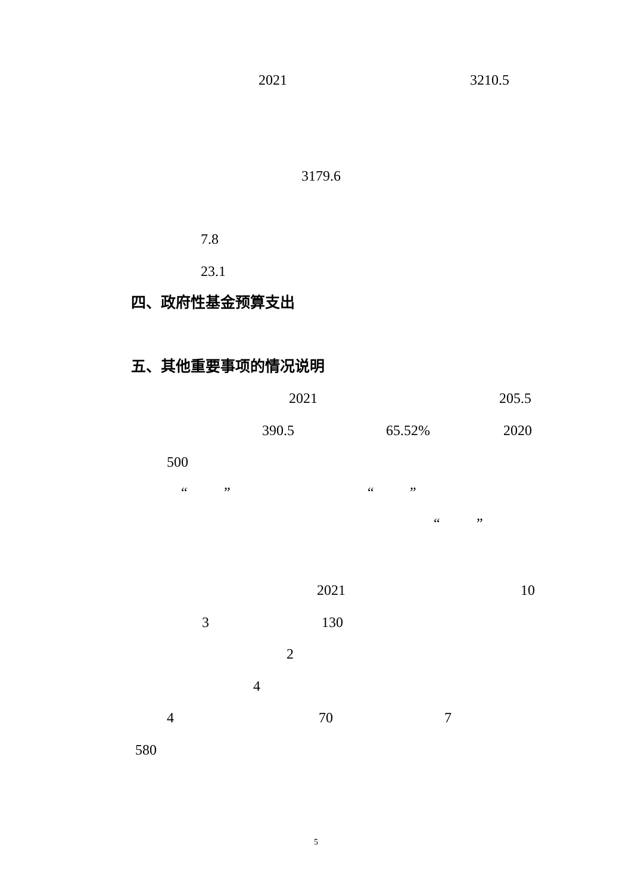2021 3210.5
3179.6
7.8
23.1
四、政府性基金预算支出
五、其他重要事项的情况说明
2021 205.5
390.5 65.52% 2020
500
“” “”
“”
2021 10
3 130
2
4
4 70 7
580
5